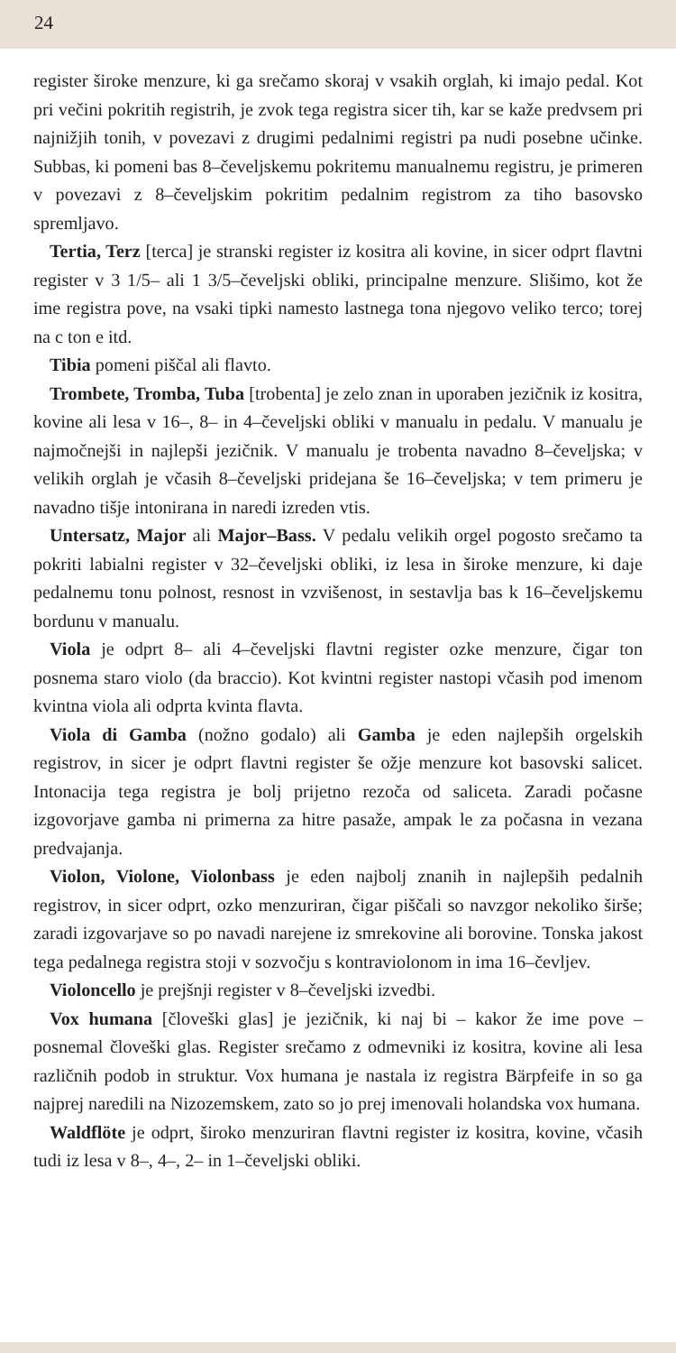24
register široke menzure, ki ga srečamo skoraj v vsakih orglah, ki imajo pedal. Kot pri večini pokritih registrih, je zvok tega registra sicer tih, kar se kaže predvsem pri najnižjih tonih, v povezavi z drugimi pedalnimi registri pa nudi posebne učinke. Subbas, ki pomeni bas 8–čeveljskemu pokritemu manualnemu registru, je primeren v povezavi z 8–čeveljskim pokritim pedalnim registrom za tiho basovsko spremljavo.
Tertia, Terz [terca] je stranski register iz kositra ali kovine, in sicer odprt flavtni register v 3 1/5– ali 1 3/5–čeveljski obliki, principalne menzure. Slišimo, kot že ime registra pove, na vsaki tipki namesto lastnega tona njegovo veliko terco; torej na c ton e itd.
Tibia pomeni piščal ali flavto.
Trombete, Tromba, Tuba [trobenta] je zelo znan in uporaben jezičnik iz kositra, kovine ali lesa v 16–, 8– in 4–čeveljski obliki v manualu in pedalu. V manualu je najmočnejši in najlepši jezičnik. V manualu je trobenta navadno 8–čeveljska; v velikih orglah je včasih 8–čeveljski pridejana še 16–čeveljska; v tem primeru je navadno tišje intonirana in naredi izreden vtis.
Untersatz, Major ali Major–Bass. V pedalu velikih orgel pogosto srečamo ta pokriti labialni register v 32–čeveljski obliki, iz lesa in široke menzure, ki daje pedalnemu tonu polnost, resnost in vzvišenost, in sestavlja bas k 16–čeveljskemu bordunu v manualu.
Viola je odprt 8– ali 4–čeveljski flavtni register ozke menzure, čigar ton posnema staro violo (da braccio). Kot kvintni register nastopi včasih pod imenom kvintna viola ali odprta kvinta flavta.
Viola di Gamba (nožno godalo) ali Gamba je eden najlepših orgelskih registrov, in sicer je odprt flavtni register še ožje menzure kot basovski salicet. Intonacija tega registra je bolj prijetno rezoča od saliceta. Zaradi počasne izgovorjave gamba ni primerna za hitre pasaže, ampak le za počasna in vezana predvajanja.
Violon, Violone, Violonbass je eden najbolj znanih in najlepših pedalnih registrov, in sicer odprt, ozko menzuriran, čigar piščali so navzgor nekoliko širše; zaradi izgovarjave so po navadi narejene iz smrekovine ali borovine. Tonska jakost tega pedalnega registra stoji v sozvočju s kontraviolonom in ima 16–čevljev.
Violoncello je prejšnji register v 8–čeveljski izvedbi.
Vox humana [človeški glas] je jezičnik, ki naj bi – kakor že ime pove – posnemal človeški glas. Register srečamo z odmevniki iz kositra, kovine ali lesa različnih podob in struktur. Vox humana je nastala iz registra Bärpfeife in so ga najprej naredili na Nizozemskem, zato so jo prej imenovali holandska vox humana.
Waldflöte je odprt, široko menzuriran flavtni register iz kositra, kovine, včasih tudi iz lesa v 8–, 4–, 2– in 1–čeveljski obliki.